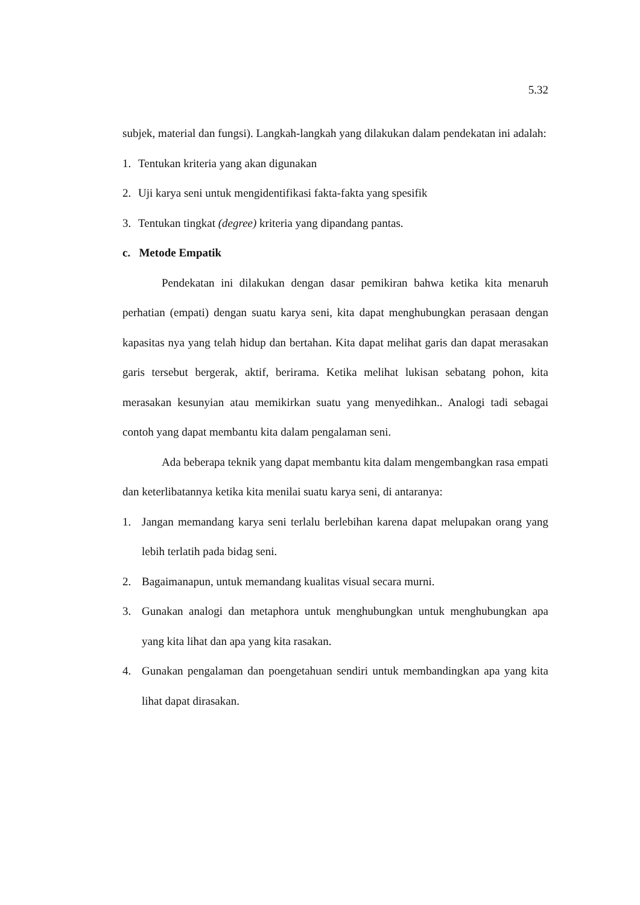5.32
subjek, material dan fungsi). Langkah-langkah yang dilakukan dalam pendekatan ini adalah:
1. Tentukan kriteria yang akan digunakan
2. Uji karya seni untuk mengidentifikasi fakta-fakta yang spesifik
3. Tentukan tingkat (degree) kriteria yang dipandang pantas.
c. Metode Empatik
Pendekatan ini dilakukan dengan dasar pemikiran bahwa ketika kita menaruh perhatian (empati) dengan suatu karya seni, kita dapat menghubungkan perasaan dengan kapasitas nya yang telah hidup dan bertahan. Kita dapat melihat garis dan dapat merasakan garis tersebut bergerak, aktif, berirama. Ketika melihat lukisan sebatang pohon, kita merasakan kesunyian atau memikirkan suatu yang menyedihkan.. Analogi tadi sebagai contoh yang dapat membantu kita dalam pengalaman seni.
Ada beberapa teknik yang dapat membantu kita dalam mengembangkan rasa empati dan keterlibatannya ketika kita menilai suatu karya seni, di antaranya:
1. Jangan memandang karya seni terlalu berlebihan karena dapat melupakan orang yang lebih terlatih pada bidag seni.
2. Bagaimanapun, untuk memandang kualitas visual secara murni.
3. Gunakan analogi dan metaphora untuk menghubungkan untuk menghubungkan apa yang kita lihat dan apa yang kita rasakan.
4. Gunakan pengalaman dan poengetahuan sendiri untuk membandingkan apa yang kita lihat dapat dirasakan.